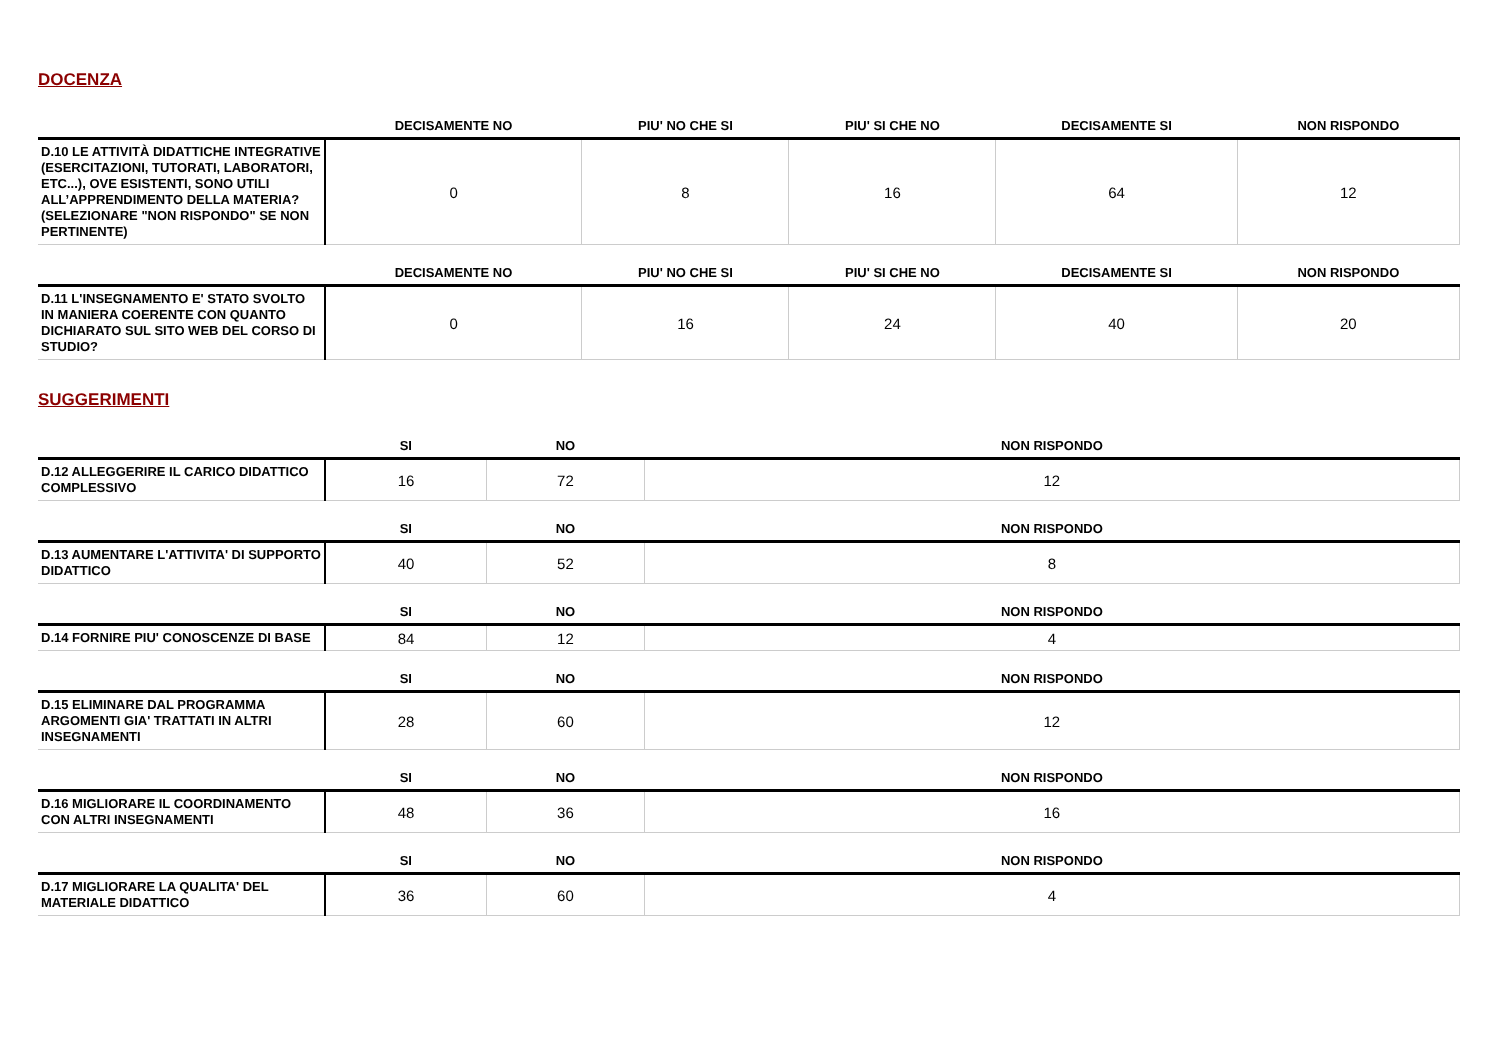DOCENZA
| | DECISAMENTE NO | PIU' NO CHE SI | PIU' SI CHE NO | DECISAMENTE SI | NON RISPONDO |
| --- | --- | --- | --- | --- | --- |
| D.10 LE ATTIVITÀ DIDATTICHE INTEGRATIVE (ESERCITAZIONI, TUTORATI, LABORATORI, ETC...), OVE ESISTENTI, SONO UTILI ALL’APPRENDIMENTO DELLA MATERIA? (SELEZIONARE "NON RISPONDO" SE NON PERTINENTE) | 0 | 8 | 16 | 64 | 12 |
| | DECISAMENTE NO | PIU' NO CHE SI | PIU' SI CHE NO | DECISAMENTE SI | NON RISPONDO |
| --- | --- | --- | --- | --- | --- |
| D.11 L'INSEGNAMENTO E' STATO SVOLTO IN MANIERA COERENTE CON QUANTO DICHIARATO SUL SITO WEB DEL CORSO DI STUDIO? | 0 | 16 | 24 | 40 | 20 |
SUGGERIMENTI
| | SI | NO | NON RISPONDO |
| --- | --- | --- | --- |
| D.12 ALLEGGERIRE IL CARICO DIDATTICO COMPLESSIVO | 16 | 72 | 12 |
| | SI | NO | NON RISPONDO |
| --- | --- | --- | --- |
| D.13 AUMENTARE L'ATTIVITA' DI SUPPORTO DIDATTICO | 40 | 52 | 8 |
| | SI | NO | NON RISPONDO |
| --- | --- | --- | --- |
| D.14 FORNIRE PIU' CONOSCENZE DI BASE | 84 | 12 | 4 |
| | SI | NO | NON RISPONDO |
| --- | --- | --- | --- |
| D.15 ELIMINARE DAL PROGRAMMA ARGOMENTI GIA' TRATTATI IN ALTRI INSEGNAMENTI | 28 | 60 | 12 |
| | SI | NO | NON RISPONDO |
| --- | --- | --- | --- |
| D.16 MIGLIORARE IL COORDINAMENTO CON ALTRI INSEGNAMENTI | 48 | 36 | 16 |
| | SI | NO | NON RISPONDO |
| --- | --- | --- | --- |
| D.17 MIGLIORARE LA QUALITA' DEL MATERIALE DIDATTICO | 36 | 60 | 4 |